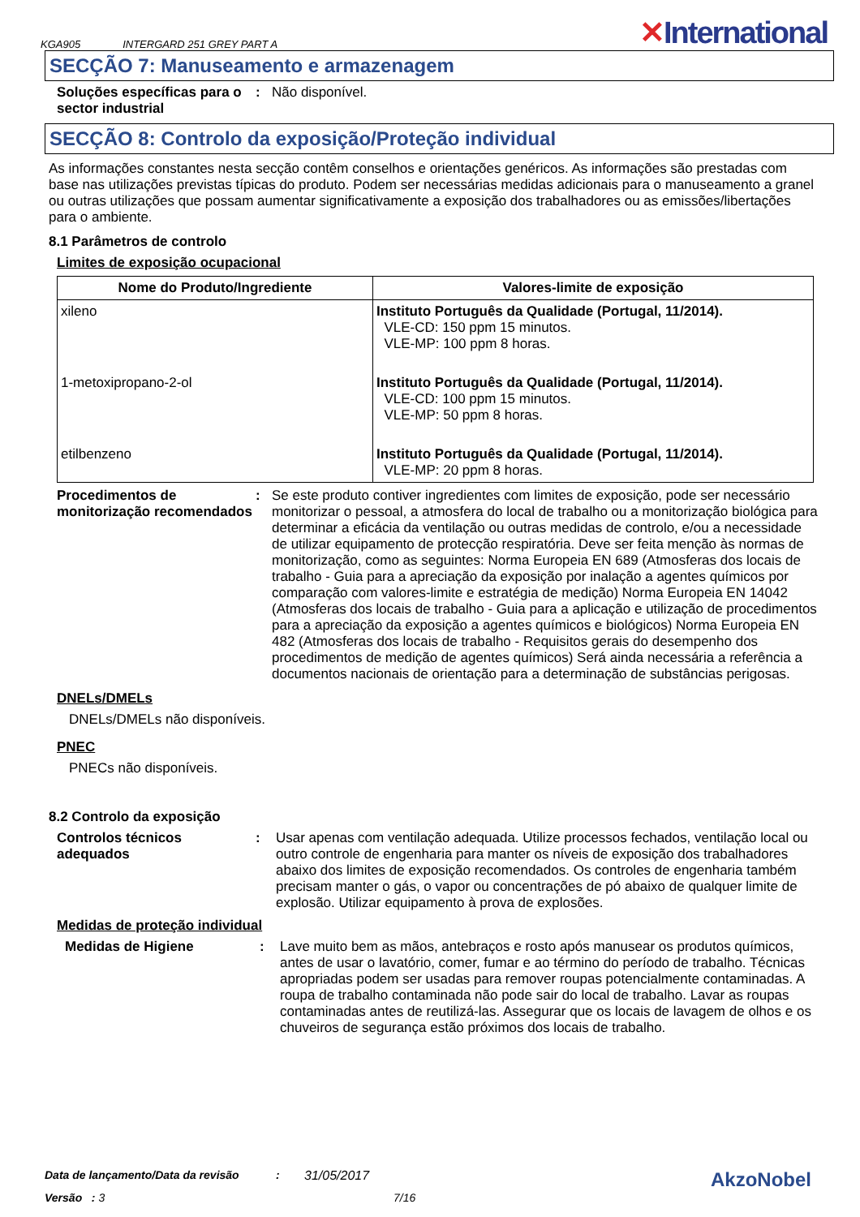KGA905 INTERGARD 251 GREY PART A
✕International
SECÇÃO 7: Manuseamento e armazenagem
Soluções específicas para o sector industrial
: Não disponível.
SECÇÃO 8: Controlo da exposição/Proteção individual
As informações constantes nesta secção contêm conselhos e orientações genéricos. As informações são prestadas com base nas utilizações previstas típicas do produto. Podem ser necessárias medidas adicionais para o manuseamento a granel ou outras utilizações que possam aumentar significativamente a exposição dos trabalhadores ou as emissões/libertações para o ambiente.
8.1 Parâmetros de controlo
Limites de exposição ocupacional
| Nome do Produto/Ingrediente | Valores-limite de exposição |
| --- | --- |
| xileno | Instituto Português da Qualidade (Portugal, 11/2014). VLE-CD: 150 ppm 15 minutos. VLE-MP: 100 ppm 8 horas. |
| 1-metoxipropano-2-ol | Instituto Português da Qualidade (Portugal, 11/2014). VLE-CD: 100 ppm 15 minutos. VLE-MP: 50 ppm 8 horas. |
| etilbenzeno | Instituto Português da Qualidade (Portugal, 11/2014). VLE-MP: 20 ppm 8 horas. |
Procedimentos de monitorização recomendados
: Se este produto contiver ingredientes com limites de exposição, pode ser necessário monitorizar o pessoal, a atmosfera do local de trabalho ou a monitorização biológica para determinar a eficácia da ventilação ou outras medidas de controlo, e/ou a necessidade de utilizar equipamento de protecção respiratória. Deve ser feita menção às normas de monitorização, como as seguintes: Norma Europeia EN 689 (Atmosferas dos locais de trabalho - Guia para a apreciação da exposição por inalação a agentes químicos por comparação com valores-limite e estratégia de medição) Norma Europeia EN 14042 (Atmosferas dos locais de trabalho - Guia para a aplicação e utilização de procedimentos para a apreciação da exposição a agentes químicos e biológicos) Norma Europeia EN 482 (Atmosferas dos locais de trabalho - Requisitos gerais do desempenho dos procedimentos de medição de agentes químicos) Será ainda necessária a referência a documentos nacionais de orientação para a determinação de substâncias perigosas.
DNELs/DMELs
DNELs/DMELs não disponíveis.
PNEC
PNECs não disponíveis.
8.2 Controlo da exposição
Controlos técnicos adequados
: Usar apenas com ventilação adequada. Utilize processos fechados, ventilação local ou outro controle de engenharia para manter os níveis de exposição dos trabalhadores abaixo dos limites de exposição recomendados. Os controles de engenharia também precisam manter o gás, o vapor ou concentrações de pó abaixo de qualquer limite de explosão. Utilizar equipamento à prova de explosões.
Medidas de proteção individual
Medidas de Higiene : Lave muito bem as mãos, antebraços e rosto após manusear os produtos químicos, antes de usar o lavatório, comer, fumar e ao término do período de trabalho. Técnicas apropriadas podem ser usadas para remover roupas potencialmente contaminadas. A roupa de trabalho contaminada não pode sair do local de trabalho. Lavar as roupas contaminadas antes de reutilizá-las. Assegurar que os locais de lavagem de olhos e os chuveiros de segurança estão próximos dos locais de trabalho.
Data de lançamento/Data da revisão: 31/05/2017 AkzoNobel
Versão : 3 7/16